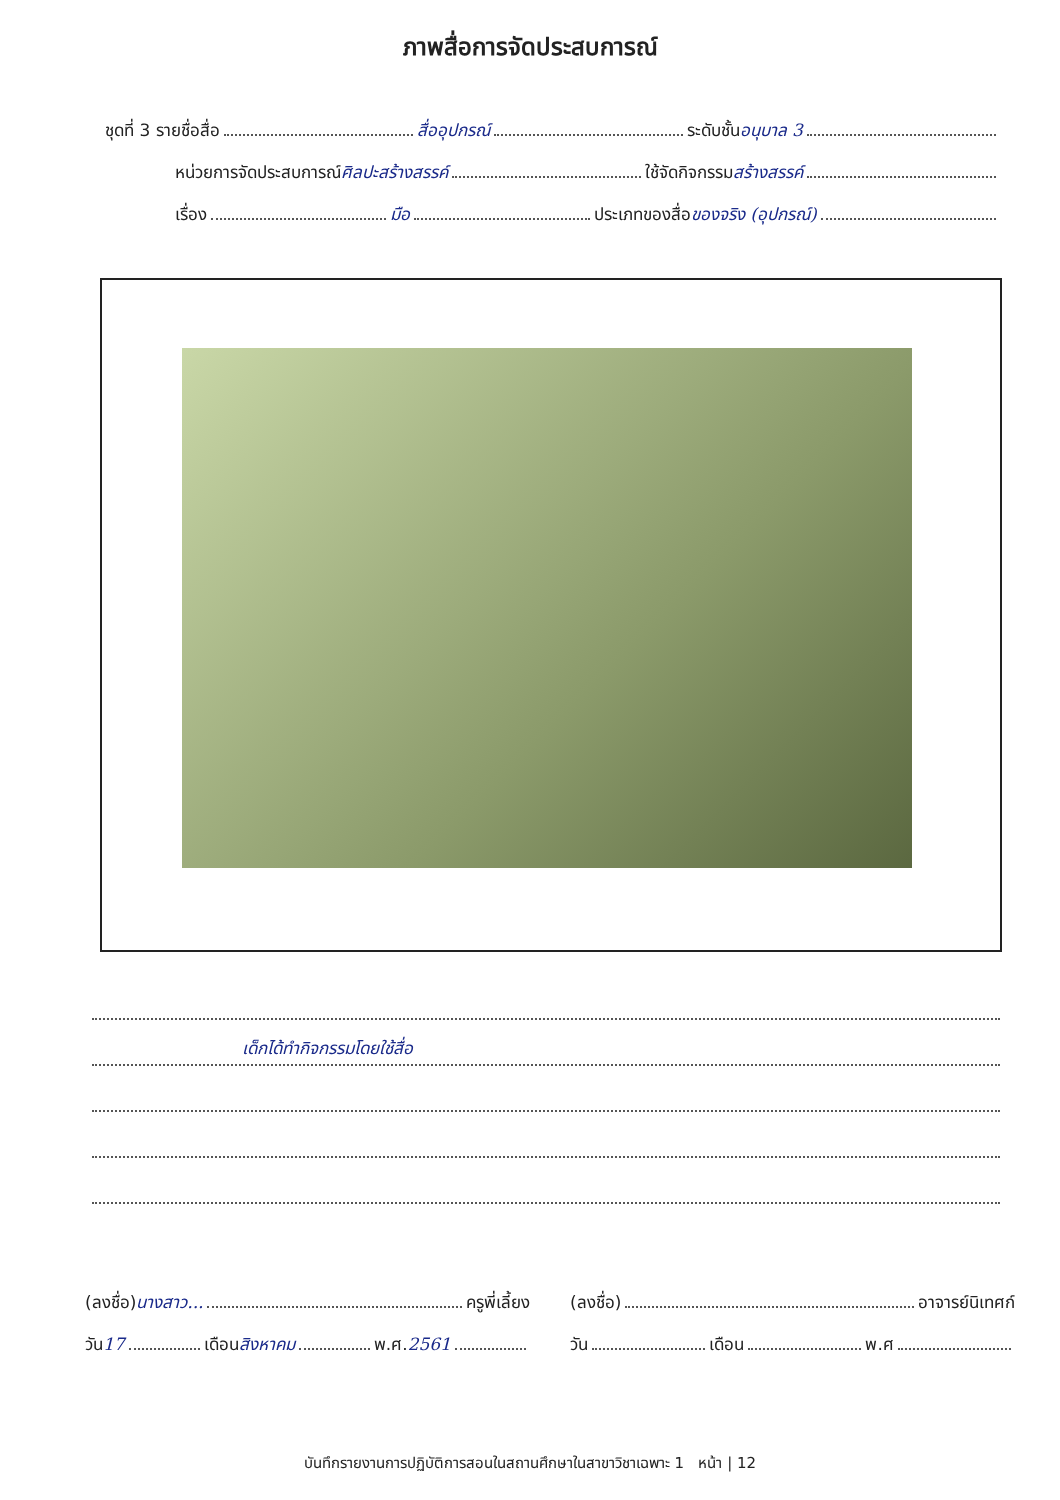ภาพสื่อการจัดประสบการณ์
ชุดที่ 3 รายชื่อสื่อ สื่ออุปกรณ์ ระดับชั้น อนุบาล 3
หน่วยการจัดประสบการณ์ ศิลปะสร้างสรรค์ ใช้จัดกิจกรรม สร้างสรรค์
เรื่อง มือ ประเภทของสื่อ ของจริง (อุปกรณ์)
เด็กได้ทำกิจกรรมโดยใช้สื่อ
(ลงชื่อ) นางสาว... ครูพี่เลี้ยง
วัน 17 เดือน สิงหาคม พ.ศ. 2561
(ลงชื่อ) อาจารย์นิเทศก์
วัน เดือน พ.ศ
บันทึกรายงานการปฏิบัติการสอนในสถานศึกษาในสาขาวิชาเฉพาะ 1 หน้า | 12